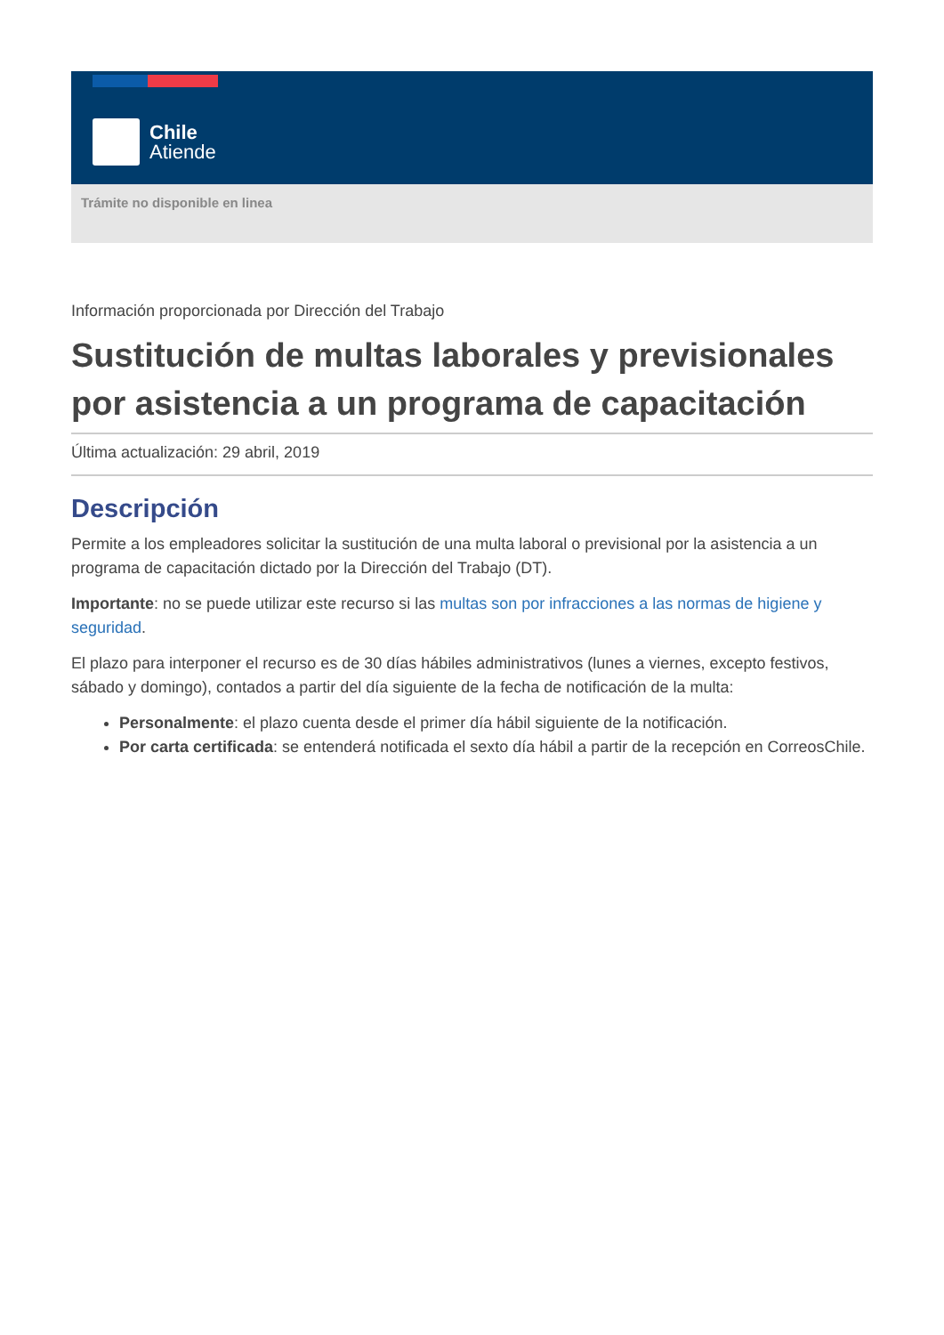Chile
Atiende
Trámite no disponible en linea
Información proporcionada por Dirección del Trabajo
Sustitución de multas laborales y previsionales por asistencia a un programa de capacitación
Última actualización: 29 abril, 2019
Descripción
Permite a los empleadores solicitar la sustitución de una multa laboral o previsional por la asistencia a un programa de capacitación dictado por la Dirección del Trabajo (DT).
Importante: no se puede utilizar este recurso si las multas son por infracciones a las normas de higiene y seguridad.
El plazo para interponer el recurso es de 30 días hábiles administrativos (lunes a viernes, excepto festivos, sábado y domingo), contados a partir del día siguiente de la fecha de notificación de la multa:
Personalmente: el plazo cuenta desde el primer día hábil siguiente de la notificación.
Por carta certificada: se entenderá notificada el sexto día hábil a partir de la recepción en CorreosChile.